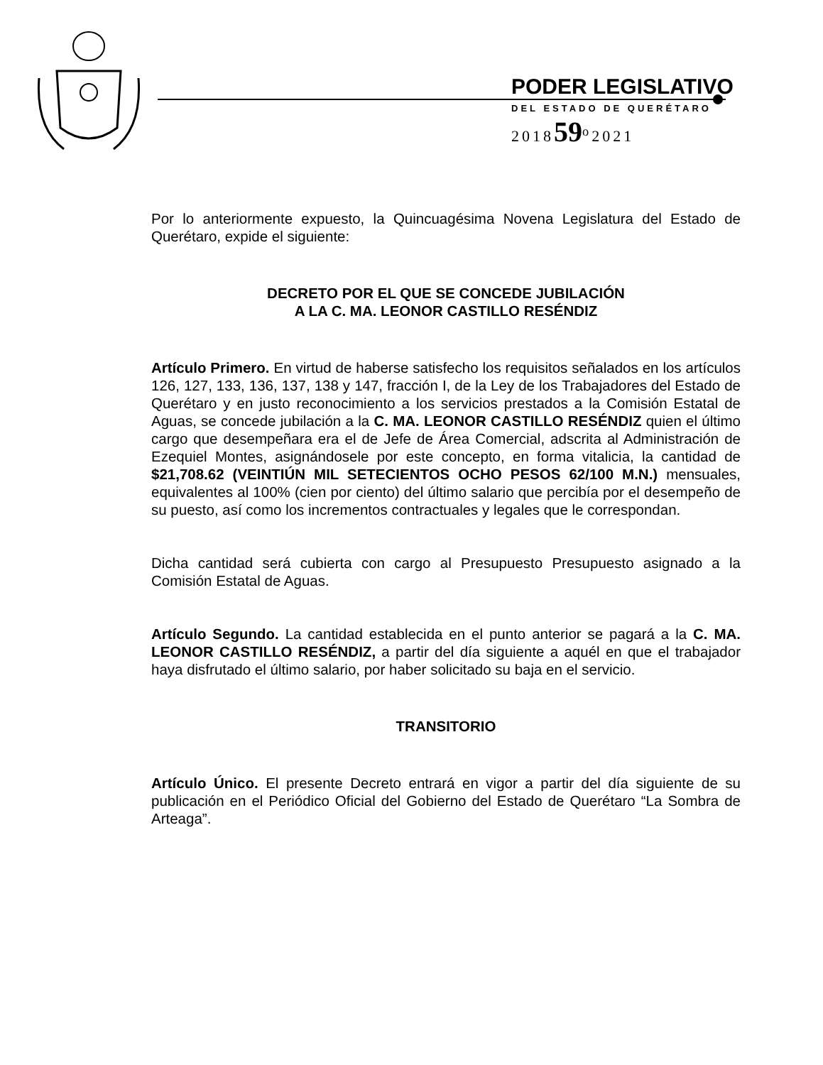PODER LEGISLATIVO
DEL ESTADO DE QUERÉTARO
201859<sup>o</sup>2021
Por lo anteriormente expuesto, la Quincuagésima Novena Legislatura del Estado de Querétaro, expide el siguiente:
DECRETO POR EL QUE SE CONCEDE JUBILACIÓN
A LA C. MA. LEONOR CASTILLO RESÉNDIZ
Artículo Primero. En virtud de haberse satisfecho los requisitos señalados en los artículos 126, 127, 133, 136, 137, 138 y 147, fracción I, de la Ley de los Trabajadores del Estado de Querétaro y en justo reconocimiento a los servicios prestados a la Comisión Estatal de Aguas, se concede jubilación a la C. MA. LEONOR CASTILLO RESÉNDIZ quien el último cargo que desempeñara era el de Jefe de Área Comercial, adscrita al Administración de Ezequiel Montes, asignándosele por este concepto, en forma vitalicia, la cantidad de $21,708.62 (VEINTIÚN MIL SETECIENTOS OCHO PESOS 62/100 M.N.) mensuales, equivalentes al 100% (cien por ciento) del último salario que percibía por el desempeño de su puesto, así como los incrementos contractuales y legales que le correspondan.
Dicha cantidad será cubierta con cargo al Presupuesto Presupuesto asignado a la Comisión Estatal de Aguas.
Artículo Segundo. La cantidad establecida en el punto anterior se pagará a la C. MA. LEONOR CASTILLO RESÉNDIZ, a partir del día siguiente a aquél en que el trabajador haya disfrutado el último salario, por haber solicitado su baja en el servicio.
TRANSITORIO
Artículo Único. El presente Decreto entrará en vigor a partir del día siguiente de su publicación en el Periódico Oficial del Gobierno del Estado de Querétaro “La Sombra de Arteaga”.